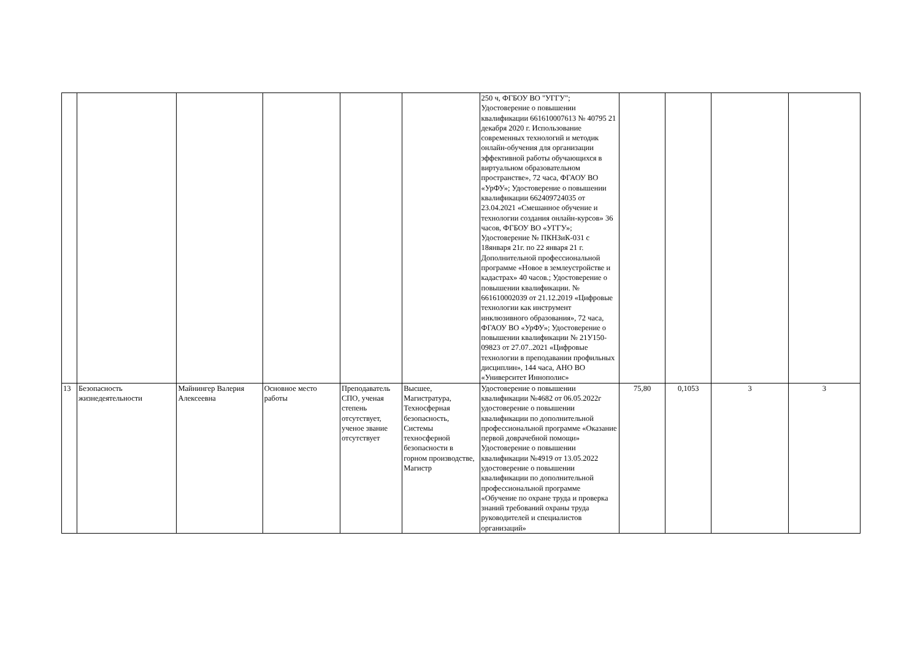| | | | | | | 250 ч, ФГБОУ ВО "УГГУ"; Удостоверение о повышении квалификации 661610007613 № 40795 21 декабря 2020 г. Использование современных технологий и методик онлайн-обучения для организации эффективной работы обучающихся в виртуальном образовательном пространстве», 72 часа, ФГАОУ ВО «УрФУ»; Удостоверение о повышении квалификации 662409724035 от 23.04.2021 «Смешанное обучение и технологии создания онлайн-курсов» 36 часов, ФГБОУ ВО «УГГУ»; Удостоверение № ПКНЗиК-031 с 18января 21г. по 22 января 21 г. Дополнительной профессиональной программе «Новое в землеустройстве и кадастрах» 40 часов.; Удостоверение о повышении квалификации. № 661610002039 от 21.12.2019 «Цифровые технологии как инструмент инклюзивного образования», 72 часа, ФГАОУ ВО «УрФУ»; Удостоверение о повышении квалификации № 21У150-09823 от 27.07..2021 «Цифровые технологии в преподавании профильных дисциплин», 144 часа, АНО ВО «Университет Иннополис» | | | | |
| 13 | Безопасность жизнедеятельности | Майнингер Валерия Алексеевна | Основное место работы | Преподаватель СПО, ученая степень отсутствует, ученое звание отсутствует | Высшее, Магистратура, Техносферная безопасность, Системы техносферной безопасности в горном производстве, Магистр | Удостоверение о повышении квалификации №4682 от 06.05.2022г удостоверение о повышении квалификации по дополнительной профессиональной программе «Оказание первой доврачебной помощи» Удостоверение о повышении квалификации №4919 от 13.05.2022 удостоверение о повышении квалификации по дополнительной профессиональной программе «Обучение по охране труда и проверка знаний требований охраны труда руководителей и специалистов организаций» | 75,80 | 0,1053 | 3 | 3 |